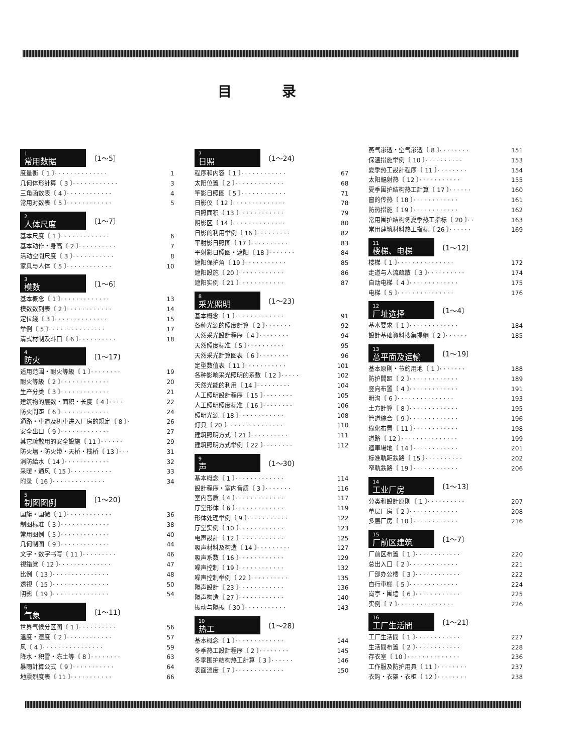目录
1
常用数据
〔1～5〕
度量衡〔 1 〕· · · · · · · · · · · · · · 1
几何体形計算〔 3 〕· · · · · · · · · · · · 3
三角函数表〔 4 〕· · · · · · · · · · · · 4
常用对数表〔 5 〕· · · · · · · · · · · · 5
2
人体尺度
〔1～7〕
基本尺度〔 1 〕· · · · · · · · · · · · · 6
基本动作・身高〔 2 〕· · · · · · · · · · 7
活动空間尺度〔 3 〕· · · · · · · · · · · 8
家具与人体〔 5 〕· · · · · · · · · · · · 10
3
模数
〔1～6〕
基本概念〔 1 〕· · · · · · · · · · · · · 13
模数数列表〔 2 〕· · · · · · · · · · · · 14
定位綫〔 3 〕· · · · · · · · · · · · · · 15
举例〔 5 〕· · · · · · · · · · · · · · · 17
清式材制及斗口〔 6 〕· · · · · · · · · · 18
4
防火
〔1～17〕
适用范围・耐火等級〔 1 〕· · · · · · · · 19
耐火等級〔 2 〕· · · · · · · · · · · · · 20
生产分类〔 3 〕· · · · · · · · · · · · · 21
建筑物的层数・面积・长度〔 4 〕· · · · 22
防火間距〔 6 〕· · · · · · · · · · · · · 24
通路・車道及机車进入厂房的規定〔 8 〕· 26
安全出口〔 9 〕· · · · · · · · · · · · · 27
其它疏散用的安全設施〔 11 〕· · · · · · 29
防火墙・防火带・天桥・栈桥〔 13 〕· · · 31
消防給水〔 14 〕· · · · · · · · · · · · 32
采暖・通风〔 15 〕· · · · · · · · · · · 33
附录〔 16 〕· · · · · · · · · · · · · · 34
5
制图图例
〔1～20〕
国旗・国徽〔 1 〕· · · · · · · · · · · · 36
制图标准〔 3 〕· · · · · · · · · · · · · 38
常用图例〔 5 〕· · · · · · · · · · · · · 40
几何制图〔 9 〕· · · · · · · · · · · · · 44
文字・数字书写〔 11 〕· · · · · · · · · 46
視錯覚〔 12 〕· · · · · · · · · · · · · · 47
比例〔 13 〕· · · · · · · · · · · · · · · 48
透視〔 15 〕· · · · · · · · · · · · · · · 50
阴影〔 19 〕· · · · · · · · · · · · · · · 54
6
气象
〔1～11〕
世界气候分区图〔 1 〕· · · · · · · · · · 56
溫度・溼度〔 2 〕· · · · · · · · · · · · 57
风〔 4 〕· · · · · · · · · · · · · · · · 59
降水・积雪・冻土等〔 8 〕· · · · · · · · 63
暴雨計算公式〔 9 〕· · · · · · · · · · · 64
地震烈度表〔 11 〕· · · · · · · · · · · 66
7
日照
〔1～24〕
程序和内容〔 1 〕· · · · · · · · · · · · 67
太阳位置〔 2 〕· · · · · · · · · · · · · 68
竿影日照图〔 5 〕· · · · · · · · · · · · 71
日影仪〔 12 〕· · · · · · · · · · · · · · 78
日照面积〔 13 〕· · · · · · · · · · · · 79
阴影区〔 14 〕· · · · · · · · · · · · · · 80
日影的利用举例〔 16 〕· · · · · · · · · 82
平射影日照图〔 17 〕· · · · · · · · · · 83
平射影日照图・遮阳〔 18 〕· · · · · · · 84
遮阳保护角〔 19 〕· · · · · · · · · · · 85
遮阳設施〔 20 〕· · · · · · · · · · · · 86
遮阳实例〔 21 〕· · · · · · · · · · · · 87
8
采光照明
〔1～23〕
基本概念〔 1 〕· · · · · · · · · · · · · 91
各种光源的照度計算〔 2 〕· · · · · · · 92
天然采光設計程序〔 4 〕· · · · · · · · 94
天然照度标准〔 5 〕· · · · · · · · · · 95
天然采光計算图表〔 6 〕· · · · · · · · 96
定型数值表〔 11 〕· · · · · · · · · · · 101
各种影响采光照明的系数〔 12 〕· · · · · 102
天然光能的利用〔 14 〕· · · · · · · · · 104
人工照明設計程序〔 15 〕· · · · · · · · 105
人工照明照度标准〔 16 〕· · · · · · · · 106
照明光源〔 18 〕· · · · · · · · · · · · 108
灯具〔 20 〕· · · · · · · · · · · · · · · 110
建筑照明方式〔 21 〕· · · · · · · · · · 111
建筑照明方式举例〔 22 〕· · · · · · · · 112
9
声
〔1～30〕
基本概念〔 1 〕· · · · · · · · · · · · · 114
設計程序・室内音质〔 3 〕· · · · · · · 116
室内音质〔 4 〕· · · · · · · · · · · · · 117
厅堂形体〔 6 〕· · · · · · · · · · · · · 119
形体处理举例〔 9 〕· · · · · · · · · · · 122
厅堂实例〔 10 〕· · · · · · · · · · · · 123
电声設計〔 12 〕· · · · · · · · · · · · 125
吸声材料及构造〔 14 〕· · · · · · · · · 127
吸声系数〔 16 〕· · · · · · · · · · · · 129
噪声控制〔 19 〕· · · · · · · · · · · · 132
噪声控制举例〔 22 〕· · · · · · · · · · 135
隔声設計〔 23 〕· · · · · · · · · · · · 136
隔声构造〔 27 〕· · · · · · · · · · · · 140
振动与隔振〔 30 〕· · · · · · · · · · · 143
10
热工
〔1～28〕
基本概念〔 1 〕· · · · · · · · · · · · · 144
冬季热工設計程序〔 2 〕· · · · · · · · 145
冬季围护結构热工計算〔 3 〕· · · · · · 146
表面溫度〔 7 〕· · · · · · · · · · · · · 150
蒸气渗透・空气渗透〔 8 〕· · · · · · · · 151
保溫措施举例〔 10 〕· · · · · · · · · · 153
夏季热工設計程序〔 11 〕· · · · · · · · 154
太阳輻射热〔 12 〕· · · · · · · · · · · 155
夏季围护結构热工計算〔 17 〕· · · · · · 160
窗的传热〔 18 〕· · · · · · · · · · · · 161
防热措施〔 19 〕· · · · · · · · · · · · 162
常用围护結构冬夏季热工指标〔 20 〕· · 163
常用建筑材料热工指标〔 26 〕· · · · · · 169
11
楼梯、电梯
〔1～12〕
楼梯〔 1 〕· · · · · · · · · · · · · · · 172
走道与人流疏散〔 3 〕· · · · · · · · · · 174
自动电梯〔 4 〕· · · · · · · · · · · · · 175
电梯〔 5 〕· · · · · · · · · · · · · · · 176
12
厂址选择
〔1～4〕
基本要求〔 1 〕· · · · · · · · · · · · · 184
設計基础資料搜集提綱〔 2 〕· · · · · · 185
13
总平面及运輸
〔1～19〕
基本原則・节約用地〔 1 〕· · · · · · · 188
防护間距〔 2 〕· · · · · · · · · · · · · 189
竖向布置〔 4 〕· · · · · · · · · · · · · 191
明沟〔 6 〕· · · · · · · · · · · · · · · 193
土方計算〔 8 〕· · · · · · · · · · · · · 195
管道綜合〔 9 〕· · · · · · · · · · · · · 196
綠化布置〔 11 〕· · · · · · · · · · · · 198
道路〔 12 〕· · · · · · · · · · · · · · · 199
迴車場地〔 14 〕· · · · · · · · · · · · 201
标准軌距鉄路〔 15 〕· · · · · · · · · · 202
窄軌鉄路〔 19 〕· · · · · · · · · · · · 206
14
工业厂房
〔1～13〕
分类和設計原則〔 1 〕· · · · · · · · · · 207
单层厂房〔 2 〕· · · · · · · · · · · · · 208
多层厂房〔 10 〕· · · · · · · · · · · · 216
15
厂前区建筑
〔1～7〕
厂前区布置〔 1 〕· · · · · · · · · · · · 220
总出入口〔 2 〕· · · · · · · · · · · · · 221
厂部办公楼〔 3 〕· · · · · · · · · · · · 222
自行車棚〔 5 〕· · · · · · · · · · · · · 224
崗亭・围墙〔 6 〕· · · · · · · · · · · · 225
实例〔 7 〕· · · · · · · · · · · · · · · 226
16
工厂生活間
〔1～21〕
工厂生活間〔 1 〕· · · · · · · · · · · · 227
生活間布置〔 2 〕· · · · · · · · · · · · 228
存衣室〔 10 〕· · · · · · · · · · · · · · 236
工作服及防护用具〔 11 〕· · · · · · · · 237
衣鈎・衣架・衣柜〔 12 〕· · · · · · · · 238